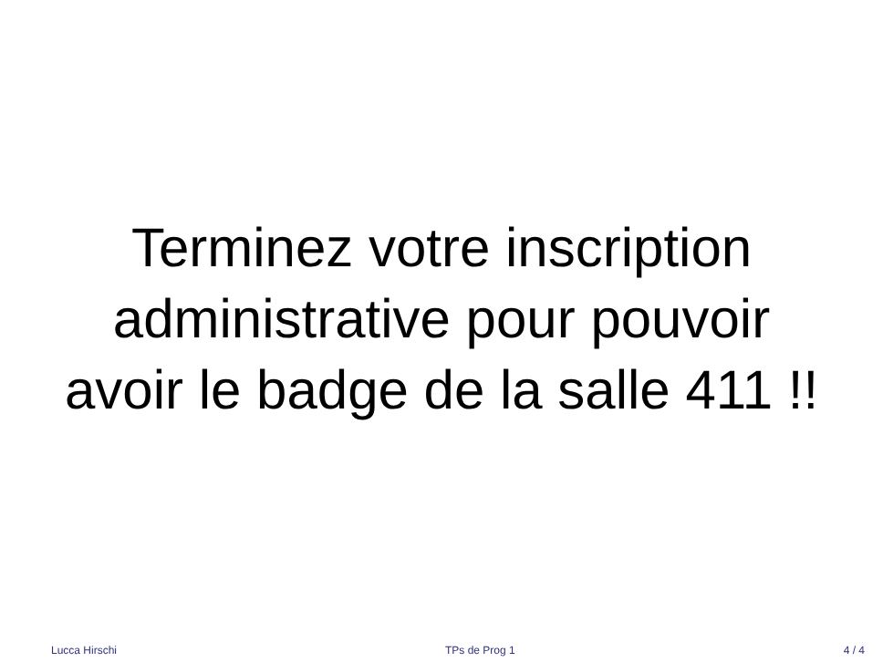Terminez votre inscription administrative pour pouvoir avoir le badge de la salle 411 !!
Lucca Hirschi TPs de Prog 1 4 / 4